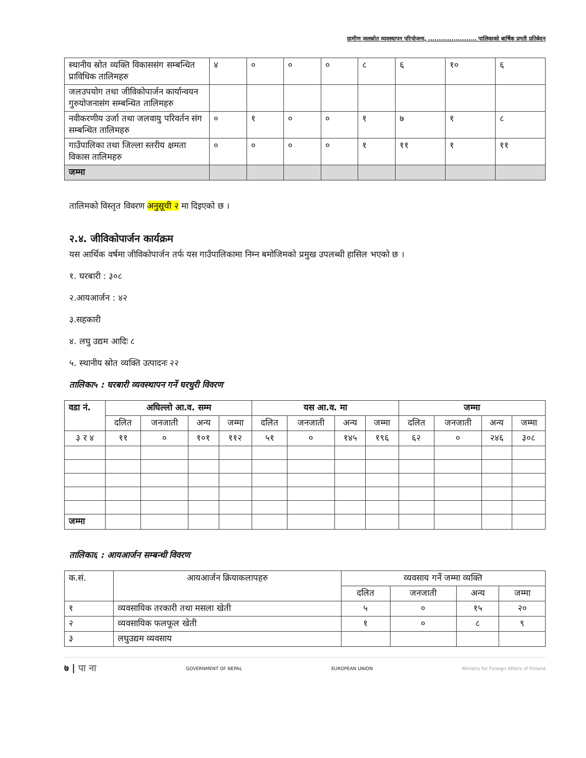ग्रामीण जलस्रोत व्यवस्थापन परियोजना, ....................... पालिकाको बार्षिक प्रगती प्रतिबेदन
| स्थानीय स्रोत व्यक्ति विकाससंग सम्बन्धित प्राविधिक तालिमहरु | ४ | ० | ० | ० | ८ | ६ | १० | ६ |
| जलउपयोग तथा जीविकोपार्जन कार्यान्वयन गुरुयोजनासंग सम्बन्धित तालिमहरु | | | | | | | | |
| नवीकरणीय उर्जा तथा जलवायु परिवर्तन संग सम्बन्धित तालिमहरु | ० | १ | ० | ० | १ | ७ | १ | ८ |
| गाउँपालिका तथा जिल्ला स्तरीय क्षमता विकास तालिमहरु | ० | ० | ० | ० | १ | ११ | १ | ११ |
| जम्मा | | | | | | | | |
तालिमको विस्तृत विवरण अनुसूची २ मा दिइएको छ ।
२.४. जीविकोपार्जन कार्यक्रम
यस आर्थिक वर्षमा जीविकोपार्जन तर्फ यस गाउँपालिकामा निम्न बमोजिमको प्रमुख उपलब्धी हासिल भएको छ ।
१. घरबारी : ३०८
२.आयआर्जन : ४२
३.सहकारी
४. लघु उद्यम आदिः ८
५. स्थानीय स्रोत व्यक्ति उत्पादनः २२
तालिका५ : घरबारी व्यवस्थापन गर्ने घरधुरी विवरण
| वडा नं. | अघिल्लो आ.व. सम्म | | | | यस आ.व. मा | | | | जम्मा | | | |
| --- | --- | --- | --- | --- | --- | --- | --- | --- | --- | --- | --- | --- |
| | दलित | जनजाती | अन्य | जम्मा | दलित | जनजाती | अन्य | जम्मा | दलित | जनजाती | अन्य | जम्मा |
| ३ र ४ | ११ | ० | १०१ | ११२ | ५१ | ० | १४५ | १९६ | ६२ | ० | २४६ | ३०८ |
| जम्मा | | | | | | | | | | | | |
तालिका६ : आयआर्जन सम्बन्धी विवरण
| क.सं. | आयआर्जन क्रियाकलापहरु | व्यवसाय गर्ने जम्मा व्यक्ति | | | |
| --- | --- | --- | --- | --- | --- |
| | | दलित | जनजाती | अन्य | जम्मा |
| १ | व्यवसायिक तरकारी तथा मसला खेती | ५ | ० | १५ | २० |
| २ | व्यवसायिक फलफूल खेती | १ | ० | ८ | ९ |
| ३ | लघुउद्यम व्यवसाय | | | | |
७ | पा ना GOVERNMENT OF NEPAL EUROPEAN UNION Ministry for Foreign Affairs of Finland